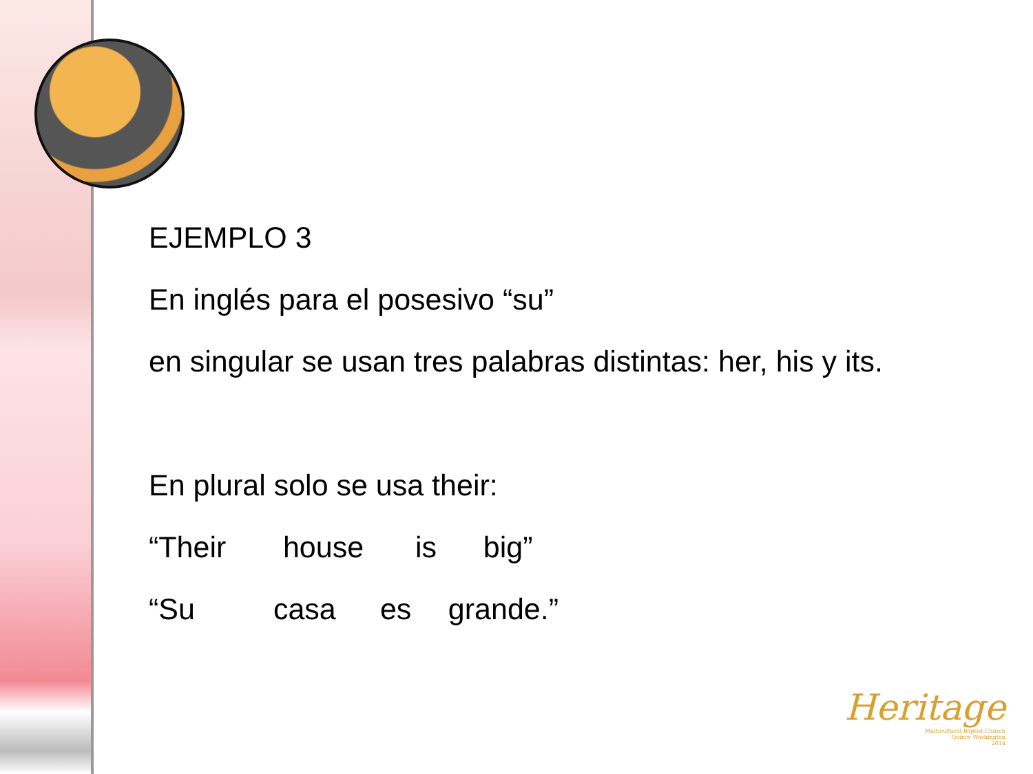EJEMPLO 3
En inglés para el posesivo “su”
en singular se usan tres palabras distintas: her, his y its.
En plural solo se usa their:
“Their house is big”
“Su casa es grande.”
Heritage
Multicultural Baptist Church
Quincy Washington
2014